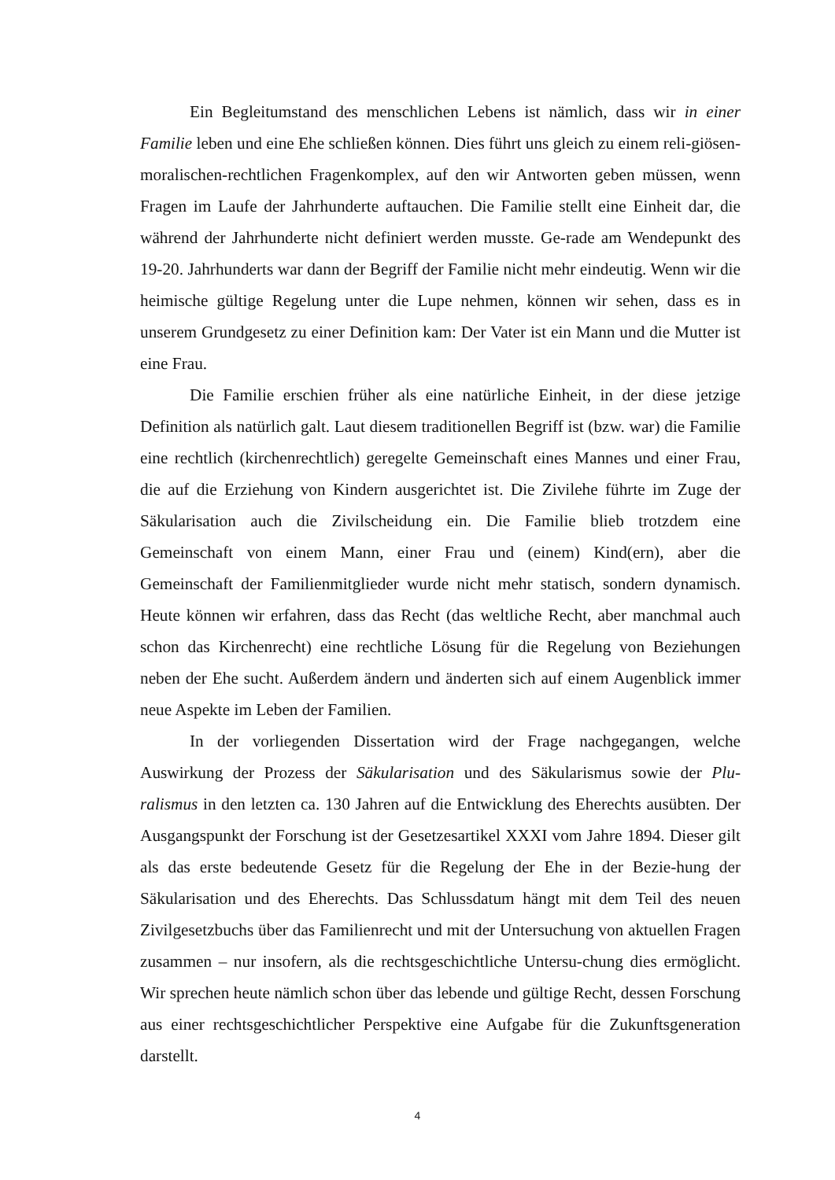Ein Begleitumstand des menschlichen Lebens ist nämlich, dass wir in einer Familie leben und eine Ehe schließen können. Dies führt uns gleich zu einem reli-giösen-moralischen-rechtlichen Fragenkomplex, auf den wir Antworten geben müssen, wenn Fragen im Laufe der Jahrhunderte auftauchen. Die Familie stellt eine Einheit dar, die während der Jahrhunderte nicht definiert werden musste. Ge-rade am Wendepunkt des 19-20. Jahrhunderts war dann der Begriff der Familie nicht mehr eindeutig. Wenn wir die heimische gültige Regelung unter die Lupe nehmen, können wir sehen, dass es in unserem Grundgesetz zu einer Definition kam: Der Vater ist ein Mann und die Mutter ist eine Frau.
Die Familie erschien früher als eine natürliche Einheit, in der diese jetzige Definition als natürlich galt. Laut diesem traditionellen Begriff ist (bzw. war) die Familie eine rechtlich (kirchenrechtlich) geregelte Gemeinschaft eines Mannes und einer Frau, die auf die Erziehung von Kindern ausgerichtet ist. Die Zivilehe führte im Zuge der Säkularisation auch die Zivilscheidung ein. Die Familie blieb trotzdem eine Gemeinschaft von einem Mann, einer Frau und (einem) Kind(ern), aber die Gemeinschaft der Familienmitglieder wurde nicht mehr statisch, sondern dynamisch. Heute können wir erfahren, dass das Recht (das weltliche Recht, aber manchmal auch schon das Kirchenrecht) eine rechtliche Lösung für die Regelung von Beziehungen neben der Ehe sucht. Außerdem ändern und änderten sich auf einem Augenblick immer neue Aspekte im Leben der Familien.
In der vorliegenden Dissertation wird der Frage nachgegangen, welche Auswirkung der Prozess der Säkularisation und des Säkularismus sowie der Plu-ralismus in den letzten ca. 130 Jahren auf die Entwicklung des Eherechts ausübten. Der Ausgangspunkt der Forschung ist der Gesetzesartikel XXXI vom Jahre 1894. Dieser gilt als das erste bedeutende Gesetz für die Regelung der Ehe in der Bezie-hung der Säkularisation und des Eherechts. Das Schlussdatum hängt mit dem Teil des neuen Zivilgesetzbuchs über das Familienrecht und mit der Untersuchung von aktuellen Fragen zusammen – nur insofern, als die rechtsgeschichtliche Untersu-chung dies ermöglicht. Wir sprechen heute nämlich schon über das lebende und gültige Recht, dessen Forschung aus einer rechtsgeschichtlicher Perspektive eine Aufgabe für die Zukunftsgeneration darstellt.
4